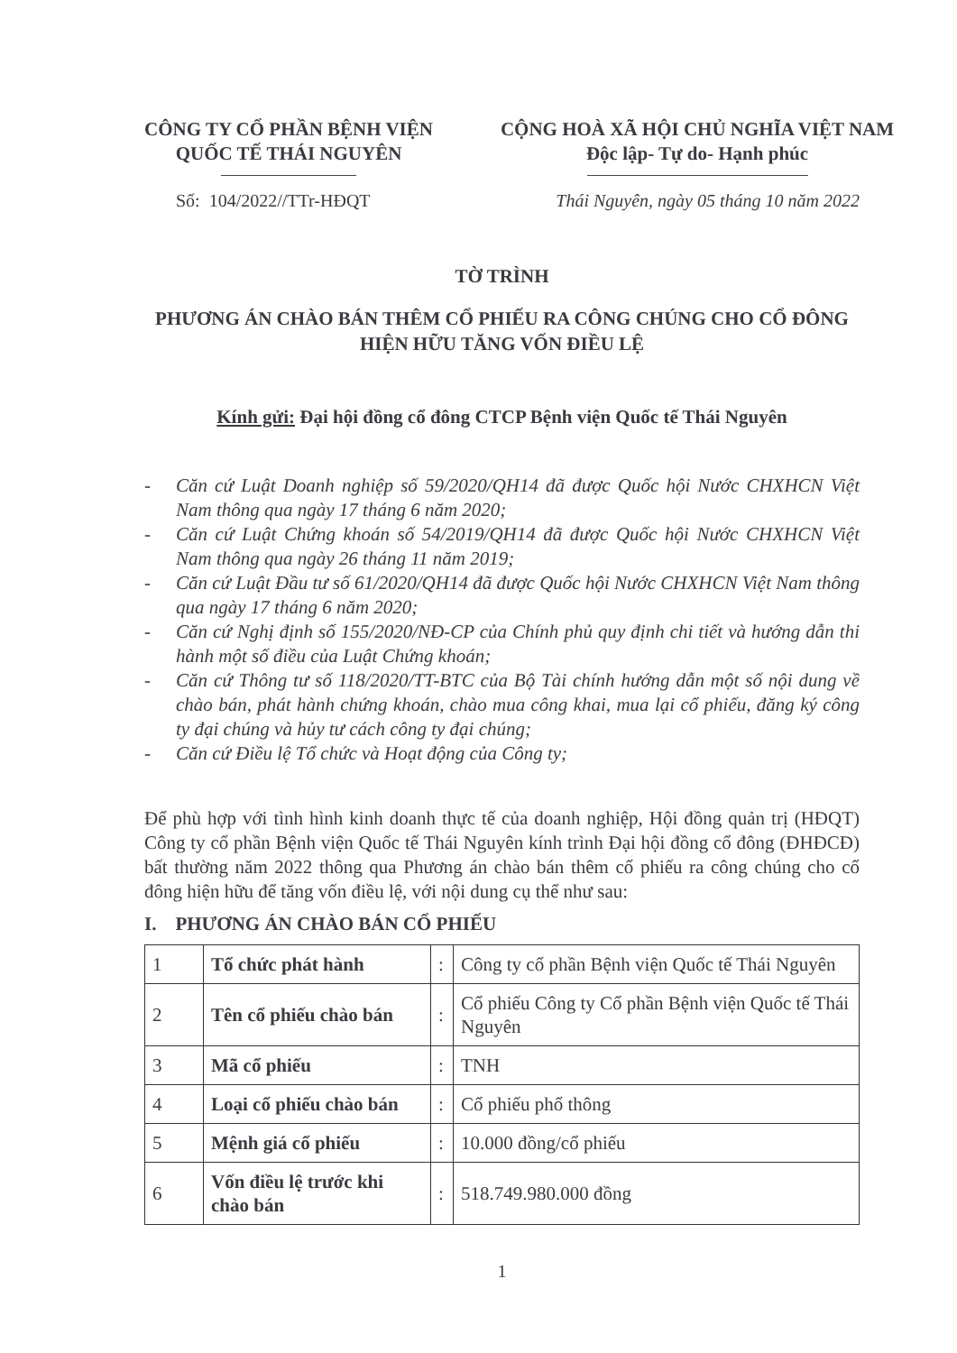CÔNG TY CỔ PHẦN BỆNH VIỆN
QUỐC TẾ THÁI NGUYÊN
CỘNG HOÀ XÃ HỘI CHỦ NGHĨA VIỆT NAM
Độc lập- Tự do- Hạnh phúc
Số: 104/2022//TTr-HĐQT Thái Nguyên, ngày 05 tháng 10 năm 2022
TỜ TRÌNH
PHƯƠNG ÁN CHÀO BÁN THÊM CỔ PHIẾU RA CÔNG CHÚNG CHO CỔ ĐÔNG HIỆN HỮU TĂNG VỐN ĐIỀU LỆ
Kính gửi: Đại hội đồng cổ đông CTCP Bệnh viện Quốc tế Thái Nguyên
- Căn cứ Luật Doanh nghiệp số 59/2020/QH14 đã được Quốc hội Nước CHXHCN Việt Nam thông qua ngày 17 tháng 6 năm 2020;
- Căn cứ Luật Chứng khoán số 54/2019/QH14 đã được Quốc hội Nước CHXHCN Việt Nam thông qua ngày 26 tháng 11 năm 2019;
- Căn cứ Luật Đầu tư số 61/2020/QH14 đã được Quốc hội Nước CHXHCN Việt Nam thông qua ngày 17 tháng 6 năm 2020;
- Căn cứ Nghị định số 155/2020/NĐ-CP của Chính phủ quy định chi tiết và hướng dẫn thi hành một số điều của Luật Chứng khoán;
- Căn cứ Thông tư số 118/2020/TT-BTC của Bộ Tài chính hướng dẫn một số nội dung về chào bán, phát hành chứng khoán, chào mua công khai, mua lại cổ phiếu, đăng ký công ty đại chúng và hủy tư cách công ty đại chúng;
- Căn cứ Điều lệ Tổ chức và Hoạt động của Công ty;
Để phù hợp với tình hình kinh doanh thực tế của doanh nghiệp, Hội đồng quản trị (HĐQT) Công ty cổ phần Bệnh viện Quốc tế Thái Nguyên kính trình Đại hội đồng cổ đông (ĐHĐCĐ) bất thường năm 2022 thông qua Phương án chào bán thêm cổ phiếu ra công chúng cho cổ đông hiện hữu để tăng vốn điều lệ, với nội dung cụ thể như sau:
I. PHƯƠNG ÁN CHÀO BÁN CỔ PHIẾU
| 1 | Tổ chức phát hành | : | Công ty cổ phần Bệnh viện Quốc tế Thái Nguyên |
| 2 | Tên cổ phiếu chào bán | : | Cổ phiếu Công ty Cổ phần Bệnh viện Quốc tế Thái Nguyên |
| 3 | Mã cổ phiếu | : | TNH |
| 4 | Loại cổ phiếu chào bán | : | Cổ phiếu phổ thông |
| 5 | Mệnh giá cổ phiếu | : | 10.000 đồng/cổ phiếu |
| 6 | Vốn điều lệ trước khi chào bán | : | 518.749.980.000 đồng |
1